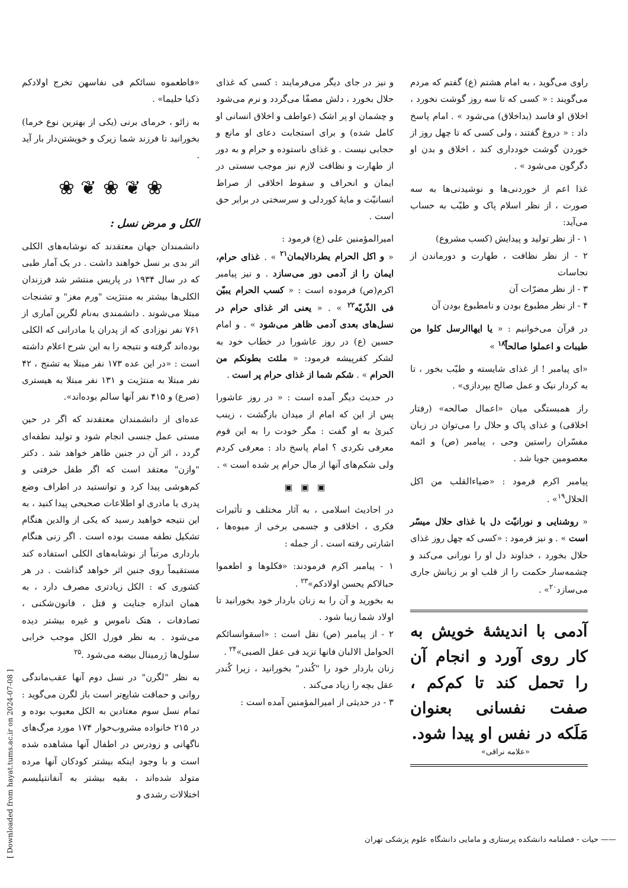راوی می‌گوید ، به امام هشتم (ع) گفتم که مردم می‌گویند : « کسی که تا سه روز گوشت نخورد ، اخلاق او فاسد (بداخلاق) می‌شود » . امام پاسخ داد : « دروغ گفتند ، ولی کسی که تا چهل روز از خوردن گوشت خودداری کند ، اخلاق و بدن او دگرگون می‌شود » .
غذا اعم از خوردنی‌ها و نوشیدنی‌ها به سه صورت ، از نظر اسلام پاک و طیّب به حساب می‌آید:
۱ - از نظر تولید و پیدایش (کسب مشروع)
۲ - از نظر نظافت ، طهارت و دورماندن از نجاسات
۳ - از نظر مضرّات آن
۴ - از نظر مطبوع بودن و نامطبوع بودن آن
در قرآن می‌خوانیم : « یا ایهاالرسل کلوا من طیبات و اعملوا صالحاً<sup>۱۸</sup> »
«ای پیامبر ! از غذای شایسته و طیّب بخور ، تا به کردار نیک و عمل صالح بپردازی» .
راز همبستگی میان «اعمال صالحه» (رفتار اخلاقی) و غذای پاک و حلال را می‌توان در زبان مفسّران راستین وحی ، پیامبر (ص) و ائمه معصومین جویا شد .
پیامبر اکرم فرمود : «ضیاءالقلب من اکل الحلال<sup>۱۹</sup>» .
« روشنایی و نورانیّت دل با غذای حلال میسّر است » . و نیز فرمود : «کسی که چهل روز غذای حلال بخورد ، خداوند دل او را نورانی می‌کند و چشمه‌سار حکمت را از قلب او بر زبانش جاری می‌سازد<sup>۲۰</sup>» .
آدمی با اندیشهٔ خویش به کار روی آورد و انجام آن را تحمل کند تا کم‌کم ، صفت نفسانی بعنوان مَلَکه در نفس او پیدا شود.
«علامه نراقی»
و نیز در جای دیگر می‌فرمایند : کسی که غذای حلال بخورد ، دلش مصفّا می‌گردد و نرم می‌شود و چشمان او پر اشک (عواطف و اخلاق انسانی او کامل شده) و برای استجابت دعای او مانع و حجابی نیست . و غذای ناستوده و حرام و به دور از طهارت و نظافت لازم نیز موجب سستی در ایمان و انحراف و سقوط اخلاقی از صراط انسانیّت و مایهٔ کوردلی و سرسختی در برابر حق است .
امیرالمؤمنین علی (ع) فرمود :
« و اکل الحرام یطردالایمان<sup>۲۱</sup> » . غذای حرام، ایمان را از آدمی دور می‌سازد . و نیز پیامبر اکرم(ص) فرموده است : « کسب الحرام یبیّن فی الذّریّه<sup>۲۲</sup> » . « یعنی اثر غذای حرام در نسل‌های بعدی آدمی ظاهر می‌شود » . و امام حسین (ع) در روز عاشورا در خطاب خود به لشکر کفرپیشه فرمود: « ملئت بطونکم من الحرام » . شکم شما از غذای حرام پر است .
در حدیث دیگر آمده است : « در روز عاشورا پس از این که امام از میدان بازگشت ، زینب کبریٰ به او گفت : مگر خودت را به این قوم معرفی نکردی ؟ امام پاسخ داد : معرفی کردم ولی شکم‌های آنها از مال حرام پر شده است » .
▣ ▣ ▣
در احادیث اسلامی ، به آثار مختلف و تأثیرات فکری ، اخلاقی و جسمی برخی از میوه‌ها ، اشارتی رفته است . از جمله :
۱ - پیامبر اکرم فرمودند: «فکلوها و اطعموا حبالاکم یحسن اولادکم»<sup>۲۳</sup> .
به بخورید و آن را به زنان باردار خود بخورانید تا اولاد شما زیبا شود .
۲ - از پیامبر (ص) نقل است : «اسقوانسائکم الحوامل الالبان فانها تزید فی عقل الصبی»<sup>۲۴</sup> .
زنان باردار خود را "کُندر" بخورانید ، زیرا کُندر عقل بچه را زیاد می‌کند .
۳ - در حدیثی از امیرالمؤمنین آمده است :
«فاطعموه نسائکم فی نفاسهن تخرج اولادکم ذکیا حلیما» .
به زائو ، خرمای برنی (یکی از بهترین نوع خرما) بخورانید تا فرزند شما زیرک و خویشتن‌دار بار آید .
❀ ❦ ❀ ❦ ❀
الکل و مرض نسل :
دانشمندان جهان معتقدند که نوشابه‌های الکلی اثر بدی بر نسل خواهند داشت . در یک آمار طبی که در سال ۱۹۳۴ در پاریس منتشر شد فرزندان الکلی‌ها بیشتر به منتژیت "ورم مغز" و تشنجات مبتلا می‌شوند . دانشمندی به‌نام لگرین آماری از ۷۶۱ نفر نوزادی که از پدران یا مادرانی که الکلی بوده‌اند گرفته و نتیجه را به این شرح اعلام داشته است : «در این عده ۱۷۳ نفر مبتلا به تشنج ، ۴۲ نفر مبتلا به منتژیت و ۱۳۱ نفر مبتلا به هیستری (صرع) و ۴۱۵ نفر آنها سالم بوده‌اند».
عده‌ای از دانشمندان معتقدند که اگر در حین مستی عمل جنسی انجام شود و تولید نطفه‌ای گردد ، اثر آن در جنین ظاهر خواهد شد . دکتر "وازن" معتقد است که اگر طفل خرفتی و کم‌هوشی پیدا کرد و توانستید در اطراف وضع پدری یا مادری او اطلاعات صحیحی پیدا کنید ، به این نتیجه خواهید رسید که یکی از والدین هنگام تشکیل نطفه مست بوده است . اگر زنی هنگام بارداری مرتباً از نوشابه‌های الکلی استفاده کند مستقیماً روی جنین اثر خواهد گذاشت . در هر کشوری که : الکل زیادتری مصرف دارد ، به همان اندازه جنایت و قتل ، قانون‌شکنی ، تصادفات ، هتک ناموس و غیره بیشتر دیده می‌شود . به نظر فورل الکل موجب خرابی سلول‌ها ژرمینال بیضه می‌شود .<sup>۲۵</sup>
به نظر "لگرن" در نسل دوم آنها عقب‌ماندگی روانی و حماقت شایع‌تر است باز لگرن می‌گوید : تمام نسل سوم معتادین به الکل معیوب بوده و در ۲۱۵ خانواده مشروب‌خوار ۱۷۴ مورد مرگ‌های ناگهانی و زودرس در اطفال آنها مشاهده شده است و با وجود اینکه بیشتر کودکان آنها مرده متولد شده‌اند ، بقیه بیشتر به آنفانتیلیسم اختلالات رشدی و
—— حیات - فصلنامه دانشکده پرستاری و مامایی دانشگاه علوم پزشکی تهران
[ Downloaded from hayat.tums.ac.ir on 2024-07-08 ]